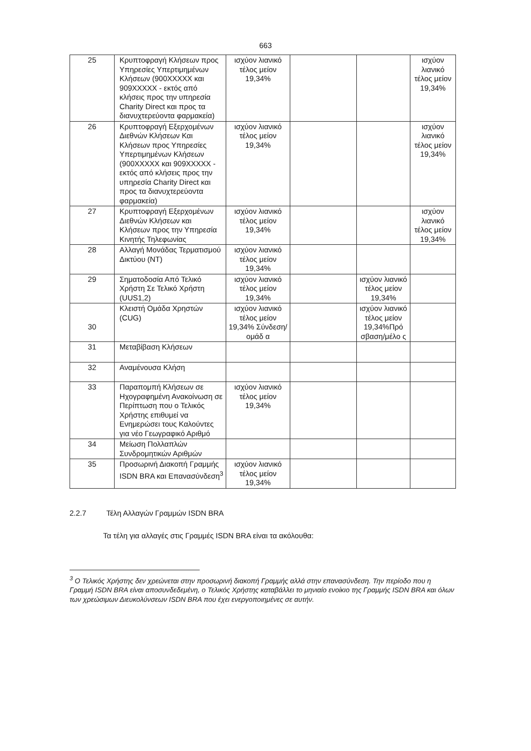663
| 25 | Κρυπτοφραγή Κλήσεων προς Υπηρεσίες Υπερτιμημένων Κλήσεων (900ΧΧΧΧΧ και 909ΧΧΧΧΧ - εκτός από κλήσεις προς την υπηρεσία Charity Direct και προς τα διανυχτερεύοντα φαρμακεία) | ισχύον λιανικό τέλος μείον 19,34% | | | ισχύον λιανικό τέλος μείον 19,34% |
| 26 | Κρυπτοφραγή Εξερχομένων Διεθνών Κλήσεων Και Κλήσεων προς Υπηρεσίες Υπερτιμημένων Κλήσεων (900ΧΧΧΧΧ και 909ΧΧΧΧΧ - εκτός από κλήσεις προς την υπηρεσία Charity Direct και προς τα διανυχτερεύοντα φαρμακεία) | ισχύον λιανικό τέλος μείον 19,34% | | | ισχύον λιανικό τέλος μείον 19,34% |
| 27 | Κρυπτοφραγή Εξερχομένων Διεθνών Κλήσεων και Κλήσεων προς την Υπηρεσία Κινητής Τηλεφωνίας | ισχύον λιανικό τέλος μείον 19,34% | | | ισχύον λιανικό τέλος μείον 19,34% |
| 28 | Αλλαγή Μονάδας Τερματισμού Δικτύου (NT) | ισχύον λιανικό τέλος μείον 19,34% | | | |
| 29 | Σηματοδοσία Από Τελικό Χρήστη Σε Τελικό Χρήστη (UUS1,2) | ισχύον λιανικό τέλος μείον 19,34% | | ισχύον λιανικό τέλος μείον 19,34% | |
| 30 | Κλειστή Ομάδα Χρηστών (CUG) | ισχύον λιανικό τέλος μείον 19,34% Σύνδεση/ομάδ α | | ισχύον λιανικό τέλος μείον 19,34%Πρό σβαση/μέλο ς | |
| 31 | Μεταβίβαση Κλήσεων | | | | |
| 32 | Αναμένουσα Κλήση | | | | |
| 33 | Παραπομπή Κλήσεων σε Ηχογραφημένη Ανακοίνωση σε Περίπτωση που ο Τελικός Χρήστης επιθυμεί να Ενημερώσει τους Καλούντες για νέο Γεωγραφικό Αριθμό | ισχύον λιανικό τέλος μείον 19,34% | | | |
| 34 | Μείωση Πολλαπλών Συνδρομητικών Αριθμών | | | | |
| 35 | Προσωρινή Διακοπή Γραμμής ISDN BRA και Επανασύνδεση<sup>3</sup> | ισχύον λιανικό τέλος μείον 19,34% | | | |
2.2.7 Τέλη Αλλαγών Γραμμών ISDN BRA
Τα τέλη για αλλαγές στις Γραμμές ISDN BRA είναι τα ακόλουθα:
<sup>3</sup> Ο Τελικός Χρήστης δεν χρεώνεται στην προσωρινή διακοπή Γραμμής αλλά στην επανασύνδεση. Την περίοδο που η Γραμμή ISDN BRA είναι αποσυνδεδεμένη, ο Τελικός Χρήστης καταβάλλει το μηνιαίο ενοίκιο της Γραμμής ISDN BRA και όλων των χρεώσιμων Διευκολύνσεων ISDN BRA που έχει ενεργοποιημένες σε αυτήν.